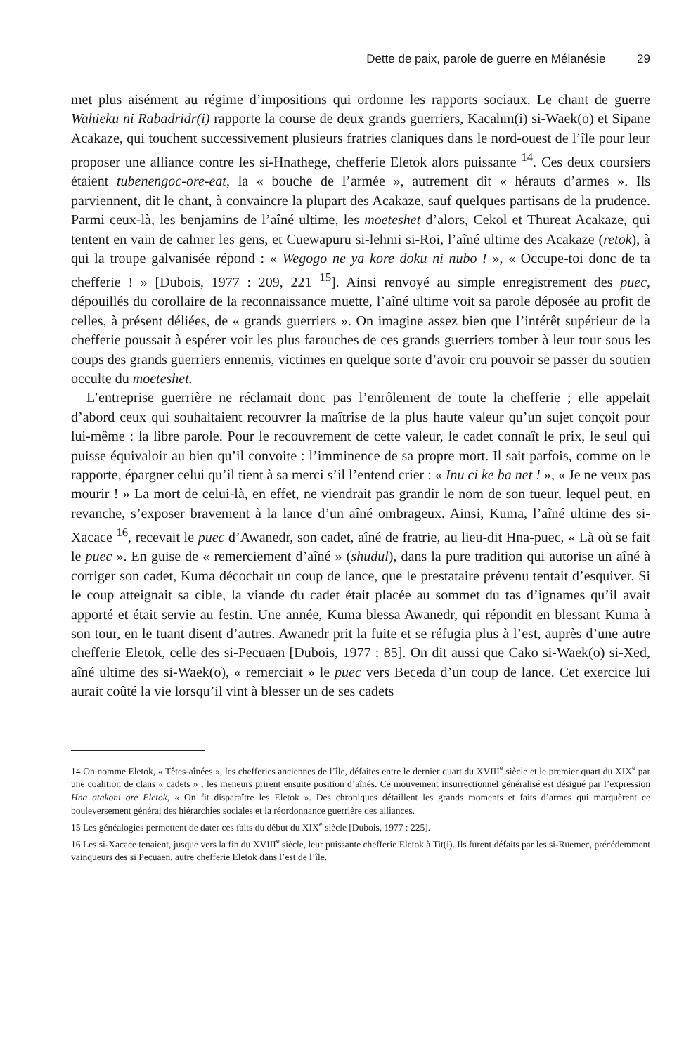Dette de paix, parole de guerre en Mélanésie 29
met plus aisément au régime d’impositions qui ordonne les rapports sociaux. Le chant de guerre Wahieku ni Rabadridr(i) rapporte la course de deux grands guerriers, Kacahm(i) si-Waek(o) et Sipane Acakaze, qui touchent successivement plusieurs fratries claniques dans le nord-ouest de l’île pour leur proposer une alliance contre les si-Hnathege, chefferie Eletok alors puissante <sup>14</sup>. Ces deux coursiers étaient tubenengoc-ore-eat, la « bouche de l’armée », autrement dit « hérauts d’armes ». Ils parviennent, dit le chant, à convaincre la plupart des Acakaze, sauf quelques partisans de la prudence. Parmi ceux-là, les benjamins de l’aîné ultime, les moeteshet d’alors, Cekol et Thureat Acakaze, qui tentent en vain de calmer les gens, et Cuewapuru si-lehmi si-Roi, l’aîné ultime des Acakaze (retok), à qui la troupe galvanisée répond : « Wegogo ne ya kore doku ni nubo ! », « Occupe-toi donc de ta chefferie ! » [Dubois, 1977 : 209, 221 <sup>15</sup>]. Ainsi renvoyé au simple enregistrement des puec, dépouillés du corollaire de la reconnaissance muette, l’aîné ultime voit sa parole déposée au profit de celles, à présent déliées, de « grands guerriers ». On imagine assez bien que l’intérêt supérieur de la chefferie poussait à espérer voir les plus farouches de ces grands guerriers tomber à leur tour sous les coups des grands guerriers ennemis, victimes en quelque sorte d’avoir cru pouvoir se passer du soutien occulte du moeteshet.
L’entreprise guerrière ne réclamait donc pas l’enrôlement de toute la chefferie ; elle appelait d’abord ceux qui souhaitaient recouvrer la maîtrise de la plus haute valeur qu’un sujet conçoit pour lui-même : la libre parole. Pour le recouvrement de cette valeur, le cadet connaît le prix, le seul qui puisse équivaloir au bien qu’il convoite : l’imminence de sa propre mort. Il sait parfois, comme on le rapporte, épargner celui qu’il tient à sa merci s’il l’entend crier : « Inu ci ke ba net ! », « Je ne veux pas mourir ! » La mort de celui-là, en effet, ne viendrait pas grandir le nom de son tueur, lequel peut, en revanche, s’exposer bravement à la lance d’un aîné ombrageux. Ainsi, Kuma, l’aîné ultime des si-Xacace <sup>16</sup>, recevait le puec d’Awanedr, son cadet, aîné de fratrie, au lieu-dit Hna-puec, « Là où se fait le puec ». En guise de « remerciement d’aîné » (shudul), dans la pure tradition qui autorise un aîné à corriger son cadet, Kuma décochait un coup de lance, que le prestataire prévenu tentait d’esquiver. Si le coup atteignait sa cible, la viande du cadet était placée au sommet du tas d’ignames qu’il avait apporté et était servie au festin. Une année, Kuma blessa Awanedr, qui répondit en blessant Kuma à son tour, en le tuant disent d’autres. Awanedr prit la fuite et se réfugia plus à l’est, auprès d’une autre chefferie Eletok, celle des si-Pecuaen [Dubois, 1977 : 85]. On dit aussi que Cako si-Waek(o) si-Xed, aîné ultime des si-Waek(o), « remerciait » le puec vers Beceda d’un coup de lance. Cet exercice lui aurait coûté la vie lorsqu’il vint à blesser un de ses cadets
14 On nomme Eletok, « Têtes-aînées », les chefferies anciennes de l’île, défaites entre le dernier quart du XVIII<sup>e</sup> siècle et le premier quart du XIX<sup>e</sup> par une coalition de clans « cadets » ; les meneurs prirent ensuite position d’aînés. Ce mouvement insurrectionnel généralisé est désigné par l’expression Hna atakoni ore Eletok, « On fit disparaître les Eletok ». Des chroniques détaillent les grands moments et faits d’armes qui marquèrent ce bouleversement général des hiérarchies sociales et la réordonnance guerrière des alliances.
15 Les généalogies permettent de dater ces faits du début du XIX<sup>e</sup> siècle [Dubois, 1977 : 225].
16 Les si-Xacace tenaient, jusque vers la fin du XVIII<sup>e</sup> siècle, leur puissante chefferie Eletok à Tit(i). Ils furent défaits par les si-Ruemec, précédemment vainqueurs des si Pecuaen, autre chefferie Eletok dans l’est de l’île.